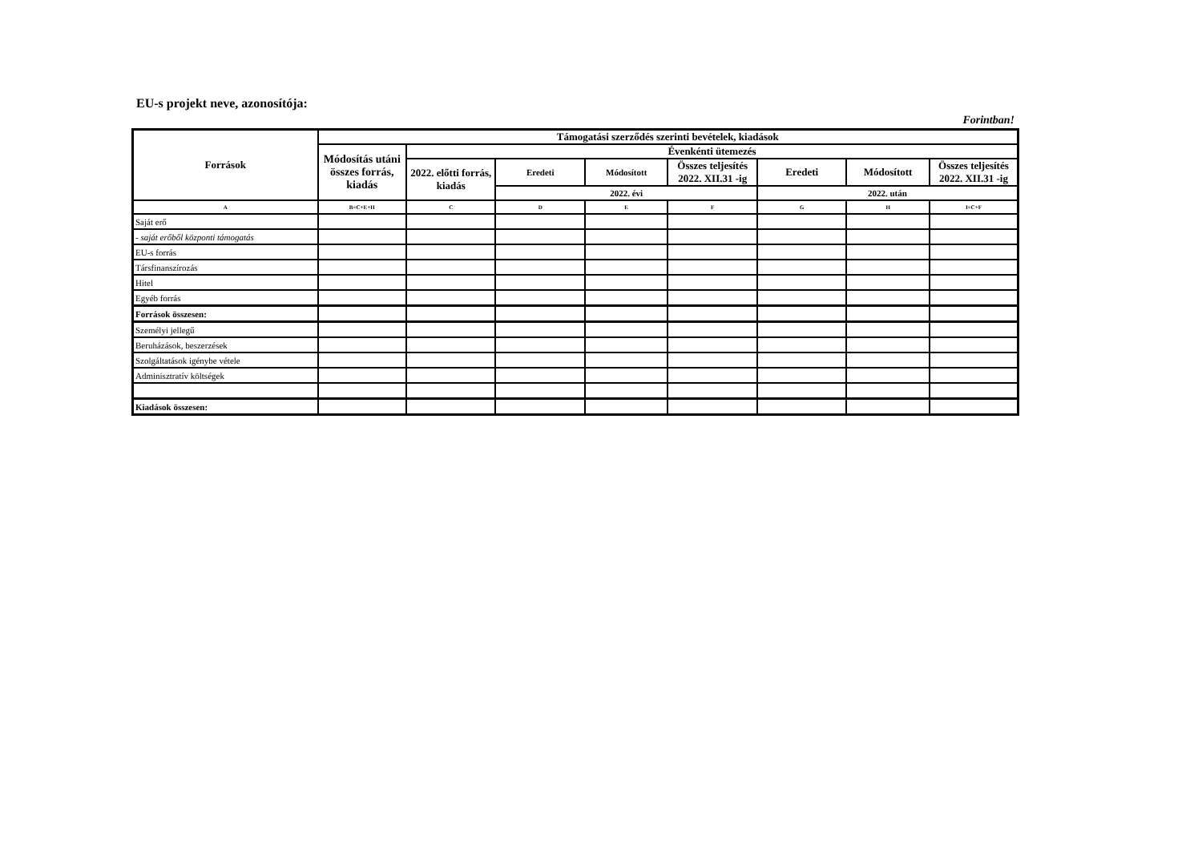EU-s projekt neve, azonosítója:
Forintban!
| Források | Támogatási szerződés szerinti bevételek, kiadások | | | | | | | |
| --- | --- | --- | --- | --- | --- | --- | --- | --- |
| | Módosítás utáni összes forrás, kiadás | Évenkénti ütemezés | | | | | | |
| | | 2022. előtti forrás, kiadás | Eredeti | Módosított | Összes teljesítés 2022. XII.31 -ig | Eredeti | Módosított | Összes teljesítés 2022. XII.31 -ig |
| | | | 2022. évi | | | 2022. után | | |
| A | B=C+E+H | C | D | E | F | G | H | I=C+F |
| Saját erő | | | | | | | | |
| - saját erőből központi támogatás | | | | | | | | |
| EU-s forrás | | | | | | | | |
| Társfinanszírozás | | | | | | | | |
| Hitel | | | | | | | | |
| Egyéb forrás | | | | | | | | |
| Források összesen: | | | | | | | | |
| Személyi jellegű | | | | | | | | |
| Beruházások, beszerzések | | | | | | | | |
| Szolgáltatások igénybe vétele | | | | | | | | |
| Adminisztratív költségek | | | | | | | | |
| Kiadások összesen: | | | | | | | | |